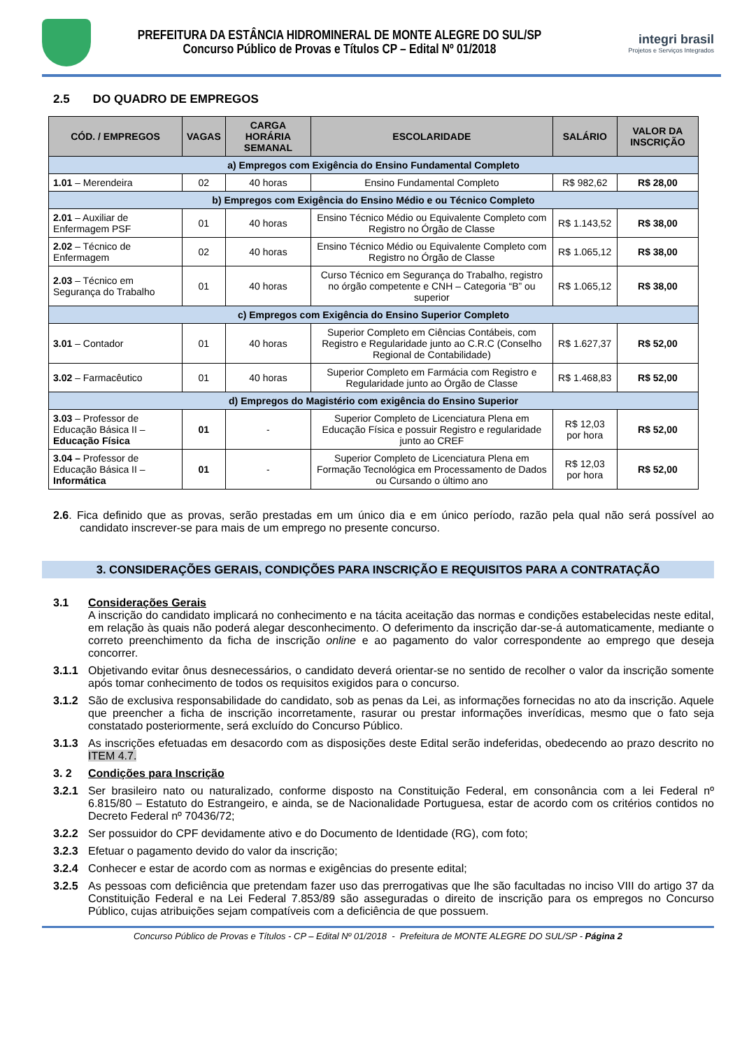PREFEITURA DA ESTÂNCIA HIDROMINERAL DE MONTE ALEGRE DO SUL/SP
Concurso Público de Provas e Títulos CP – Edital Nº 01/2018
integri brasil
Projetos e Serviços Integrados
2.5 DO QUADRO DE EMPREGOS
| CÓD. / EMPREGOS | VAGAS | CARGA HORÁRIA SEMANAL | ESCOLARIDADE | SALÁRIO | VALOR DA INSCRIÇÃO |
| --- | --- | --- | --- | --- | --- |
| a) Empregos com Exigência do Ensino Fundamental Completo | | | | | |
| 1.01 – Merendeira | 02 | 40 horas | Ensino Fundamental Completo | R$ 982,62 | R$ 28,00 |
| b) Empregos com Exigência do Ensino Médio e ou Técnico Completo | | | | | |
| 2.01 – Auxiliar de Enfermagem PSF | 01 | 40 horas | Ensino Técnico Médio ou Equivalente Completo com Registro no Órgão de Classe | R$ 1.143,52 | R$ 38,00 |
| 2.02 – Técnico de Enfermagem | 02 | 40 horas | Ensino Técnico Médio ou Equivalente Completo com Registro no Órgão de Classe | R$ 1.065,12 | R$ 38,00 |
| 2.03 – Técnico em Segurança do Trabalho | 01 | 40 horas | Curso Técnico em Segurança do Trabalho, registro no órgão competente e CNH – Categoria “B” ou superior | R$ 1.065,12 | R$ 38,00 |
| c) Empregos com Exigência do Ensino Superior Completo | | | | | |
| 3.01 – Contador | 01 | 40 horas | Superior Completo em Ciências Contábeis, com Registro e Regularidade junto ao C.R.C (Conselho Regional de Contabilidade) | R$ 1.627,37 | R$ 52,00 |
| 3.02 – Farmacêutico | 01 | 40 horas | Superior Completo em Farmácia com Registro e Regularidade junto ao Órgão de Classe | R$ 1.468,83 | R$ 52,00 |
| d) Empregos do Magistério com exigência do Ensino Superior | | | | | |
| 3.03 – Professor de Educação Básica II – Educação Física | 01 | - | Superior Completo de Licenciatura Plena em Educação Física e possuir Registro e regularidade junto ao CREF | R$ 12,03 por hora | R$ 52,00 |
| 3.04 – Professor de Educação Básica II – Informática | 01 | - | Superior Completo de Licenciatura Plena em Formação Tecnológica em Processamento de Dados ou Cursando o último ano | R$ 12,03 por hora | R$ 52,00 |
2.6. Fica definido que as provas, serão prestadas em um único dia e em único período, razão pela qual não será possível ao candidato inscrever-se para mais de um emprego no presente concurso.
3. CONSIDERAÇÕES GERAIS, CONDIÇÕES PARA INSCRIÇÃO E REQUISITOS PARA A CONTRATAÇÃO
3.1 Considerações Gerais
A inscrição do candidato implicará no conhecimento e na tácita aceitação das normas e condições estabelecidas neste edital, em relação às quais não poderá alegar desconhecimento. O deferimento da inscrição dar-se-á automaticamente, mediante o correto preenchimento da ficha de inscrição online e ao pagamento do valor correspondente ao emprego que deseja concorrer.
3.1.1 Objetivando evitar ônus desnecessários, o candidato deverá orientar-se no sentido de recolher o valor da inscrição somente após tomar conhecimento de todos os requisitos exigidos para o concurso.
3.1.2 São de exclusiva responsabilidade do candidato, sob as penas da Lei, as informações fornecidas no ato da inscrição. Aquele que preencher a ficha de inscrição incorretamente, rasurar ou prestar informações inverídicas, mesmo que o fato seja constatado posteriormente, será excluído do Concurso Público.
3.1.3 As inscrições efetuadas em desacordo com as disposições deste Edital serão indeferidas, obedecendo ao prazo descrito no ITEM 4.7.
3. 2 Condições para Inscrição
3.2.1 Ser brasileiro nato ou naturalizado, conforme disposto na Constituição Federal, em consonância com a lei Federal nº 6.815/80 – Estatuto do Estrangeiro, e ainda, se de Nacionalidade Portuguesa, estar de acordo com os critérios contidos no Decreto Federal nº 70436/72;
3.2.2 Ser possuidor do CPF devidamente ativo e do Documento de Identidade (RG), com foto;
3.2.3 Efetuar o pagamento devido do valor da inscrição;
3.2.4 Conhecer e estar de acordo com as normas e exigências do presente edital;
3.2.5 As pessoas com deficiência que pretendam fazer uso das prerrogativas que lhe são facultadas no inciso VIII do artigo 37 da Constituição Federal e na Lei Federal 7.853/89 são asseguradas o direito de inscrição para os empregos no Concurso Público, cujas atribuições sejam compatíveis com a deficiência de que possuem.
Concurso Público de Provas e Títulos - CP – Edital Nº 01/2018 - Prefeitura de MONTE ALEGRE DO SUL/SP - Página 2